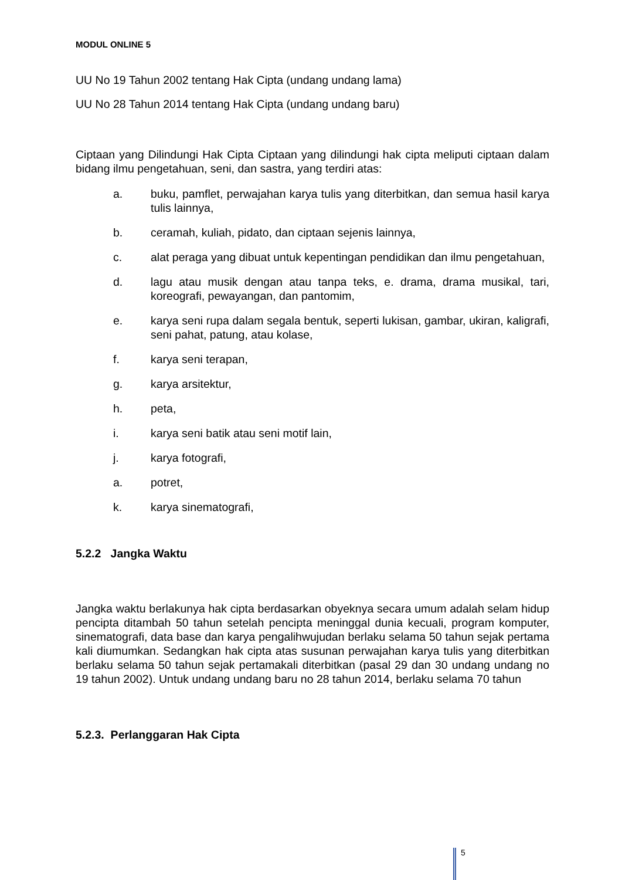MODUL ONLINE 5
UU No 19 Tahun 2002 tentang Hak Cipta (undang undang lama)
UU No 28 Tahun 2014 tentang Hak Cipta (undang undang baru)
Ciptaan yang Dilindungi Hak Cipta Ciptaan yang dilindungi hak cipta meliputi ciptaan dalam bidang ilmu pengetahuan, seni, dan sastra, yang terdiri atas:
a. buku, pamflet, perwajahan karya tulis yang diterbitkan, dan semua hasil karya tulis lainnya,
b. ceramah, kuliah, pidato, dan ciptaan sejenis lainnya,
c. alat peraga yang dibuat untuk kepentingan pendidikan dan ilmu pengetahuan,
d. lagu atau musik dengan atau tanpa teks, e. drama, drama musikal, tari, koreografi, pewayangan, dan pantomim,
e. karya seni rupa dalam segala bentuk, seperti lukisan, gambar, ukiran, kaligrafi, seni pahat, patung, atau kolase,
f. karya seni terapan,
g. karya arsitektur,
h. peta,
i. karya seni batik atau seni motif lain,
j. karya fotografi,
a. potret,
k. karya sinematografi,
5.2.2 Jangka Waktu
Jangka waktu berlakunya hak cipta berdasarkan obyeknya secara umum adalah selam hidup pencipta ditambah 50 tahun setelah pencipta meninggal dunia kecuali, program komputer, sinematografi, data base dan karya pengalihwujudan berlaku selama 50 tahun sejak pertama kali diumumkan. Sedangkan hak cipta atas susunan perwajahan karya tulis yang diterbitkan berlaku selama 50 tahun sejak pertamakali diterbitkan (pasal 29 dan 30 undang undang no 19 tahun 2002). Untuk undang undang baru no 28 tahun 2014, berlaku selama 70 tahun
5.2.3. Perlanggaran Hak Cipta
5